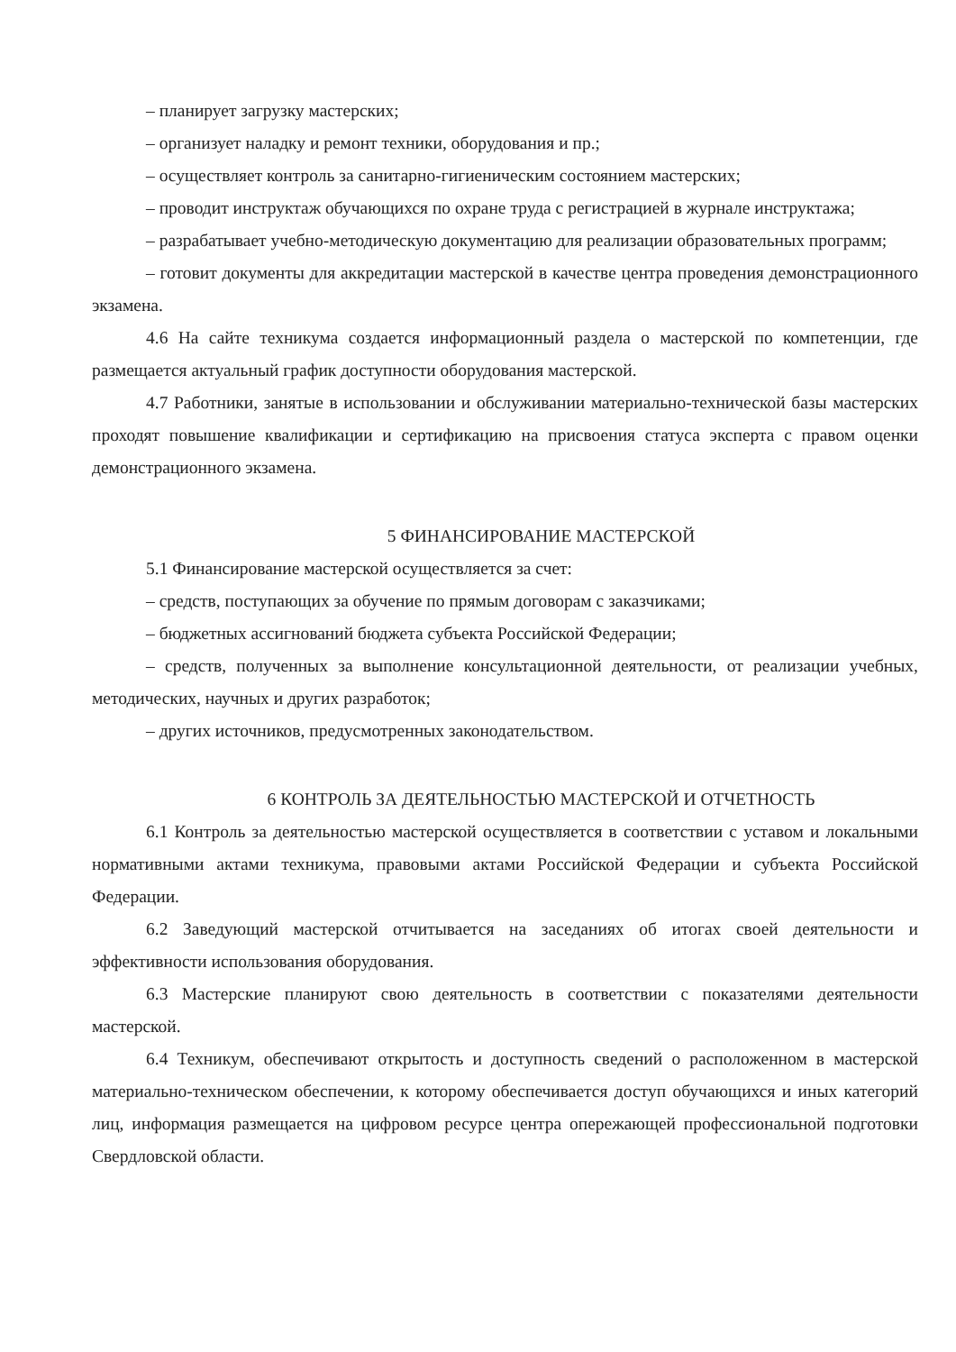– планирует загрузку мастерских;
– организует наладку и ремонт техники, оборудования и пр.;
– осуществляет контроль за санитарно-гигиеническим состоянием мастерских;
– проводит инструктаж обучающихся по охране труда с регистрацией в журнале инструктажа;
– разрабатывает учебно-методическую документацию для реализации образовательных программ;
– готовит документы для аккредитации мастерской в качестве центра проведения демонстрационного экзамена.
4.6 На сайте техникума создается информационный раздела о мастерской по компетенции, где размещается актуальный график доступности оборудования мастерской.
4.7 Работники, занятые в использовании и обслуживании материально-технической базы мастерских проходят повышение квалификации и сертификацию на присвоения статуса эксперта с правом оценки демонстрационного экзамена.
5 ФИНАНСИРОВАНИЕ МАСТЕРСКОЙ
5.1 Финансирование мастерской осуществляется за счет:
– средств, поступающих за обучение по прямым договорам с заказчиками;
– бюджетных ассигнований бюджета субъекта Российской Федерации;
– средств, полученных за выполнение консультационной деятельности, от реализации учебных, методических, научных и других разработок;
– других источников, предусмотренных законодательством.
6 КОНТРОЛЬ ЗА ДЕЯТЕЛЬНОСТЬЮ МАСТЕРСКОЙ И ОТЧЕТНОСТЬ
6.1 Контроль за деятельностью мастерской осуществляется в соответствии с уставом и локальными нормативными актами техникума, правовыми актами Российской Федерации и субъекта Российской Федерации.
6.2 Заведующий мастерской отчитывается на заседаниях об итогах своей деятельности и эффективности использования оборудования.
6.3 Мастерские планируют свою деятельность в соответствии с показателями деятельности мастерской.
6.4 Техникум, обеспечивают открытость и доступность сведений о расположенном в мастерской материально-техническом обеспечении, к которому обеспечивается доступ обучающихся и иных категорий лиц, информация размещается на цифровом ресурсе центра опережающей профессиональной подготовки Свердловской области.